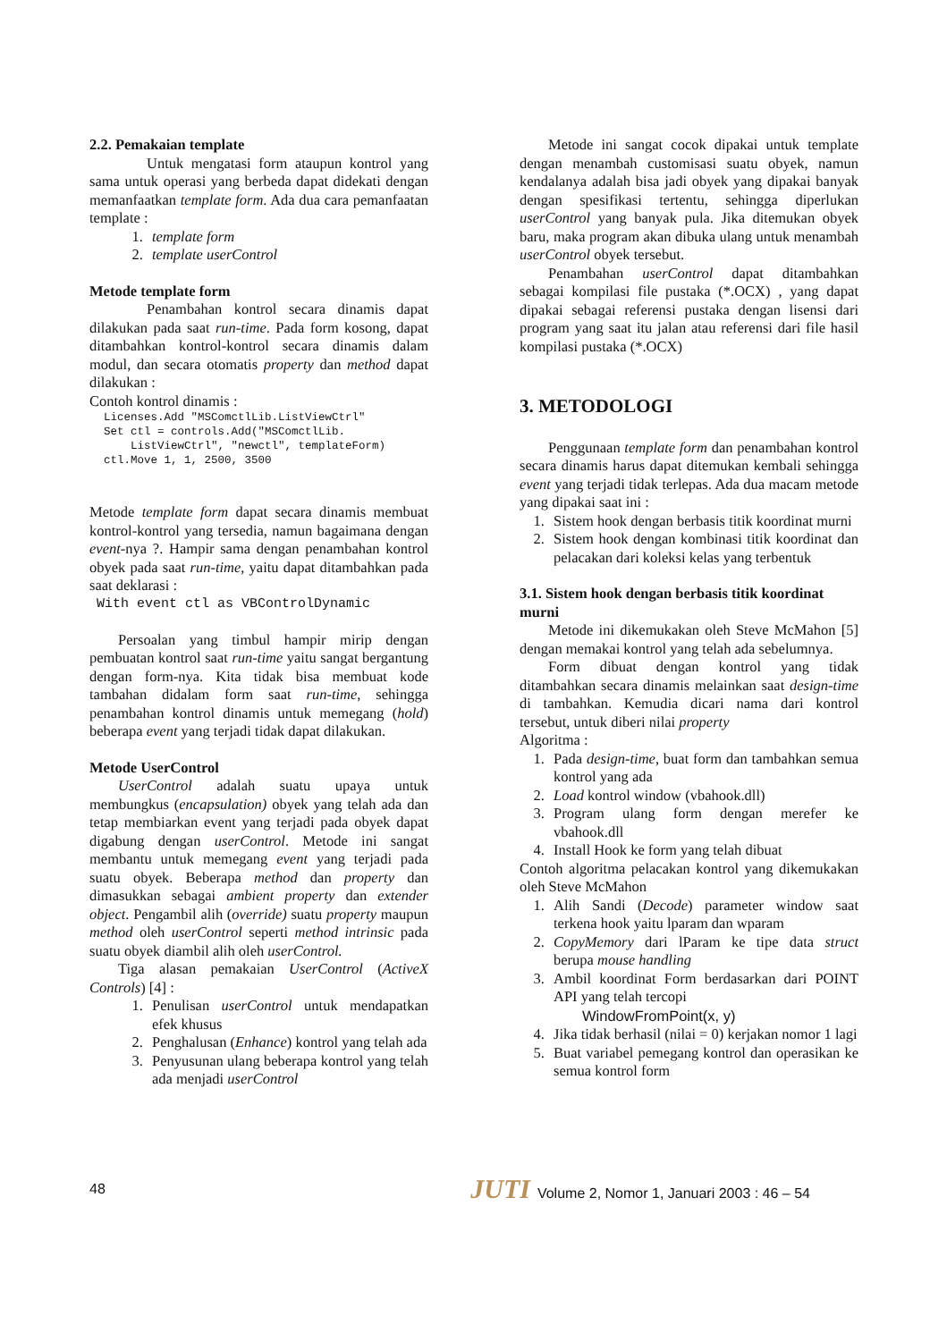2.2. Pemakaian template
Untuk mengatasi form ataupun kontrol yang sama untuk operasi yang berbeda dapat didekati dengan memanfaatkan template form. Ada dua cara pemanfaatan template :
1. template form
2. template userControl
Metode template form
Penambahan kontrol secara dinamis dapat dilakukan pada saat run-time. Pada form kosong, dapat ditambahkan kontrol-kontrol secara dinamis dalam modul, dan secara otomatis property dan method dapat dilakukan :
Contoh kontrol dinamis :
Licenses.Add "MSComctlLib.ListViewCtrl"
Set ctl = controls.Add("MSComctlLib.
    ListViewCtrl", "newctl", templateForm)
ctl.Move 1, 1, 2500, 3500
Metode template form dapat secara dinamis membuat kontrol-kontrol yang tersedia, namun bagaimana dengan event-nya ?. Hampir sama dengan penambahan kontrol obyek pada saat run-time, yaitu dapat ditambahkan pada saat deklarasi :
With event ctl as VBControlDynamic
Persoalan yang timbul hampir mirip dengan pembuatan kontrol saat run-time yaitu sangat bergantung dengan form-nya. Kita tidak bisa membuat kode tambahan didalam form saat run-time, sehingga penambahan kontrol dinamis untuk memegang (hold) beberapa event yang terjadi tidak dapat dilakukan.
Metode UserControl
UserControl adalah suatu upaya untuk membungkus (encapsulation) obyek yang telah ada dan tetap membiarkan event yang terjadi pada obyek dapat digabung dengan userControl. Metode ini sangat membantu untuk memegang event yang terjadi pada suatu obyek. Beberapa method dan property dan dimasukkan sebagai ambient property dan extender object. Pengambil alih (override) suatu property maupun method oleh userControl seperti method intrinsic pada suatu obyek diambil alih oleh userControl.
Tiga alasan pemakaian UserControl (ActiveX Controls) [4] :
1. Penulisan userControl untuk mendapatkan efek khusus
2. Penghalusan (Enhance) kontrol yang telah ada
3. Penyusunan ulang beberapa kontrol yang telah ada menjadi userControl
Metode ini sangat cocok dipakai untuk template dengan menambah customisasi suatu obyek, namun kendalanya adalah bisa jadi obyek yang dipakai banyak dengan spesifikasi tertentu, sehingga diperlukan userControl yang banyak pula. Jika ditemukan obyek baru, maka program akan dibuka ulang untuk menambah userControl obyek tersebut.
Penambahan userControl dapat ditambahkan sebagai kompilasi file pustaka (*.OCX) , yang dapat dipakai sebagai referensi pustaka dengan lisensi dari program yang saat itu jalan atau referensi dari file hasil kompilasi pustaka (*.OCX)
3. METODOLOGI
Penggunaan template form dan penambahan kontrol secara dinamis harus dapat ditemukan kembali sehingga event yang terjadi tidak terlepas. Ada dua macam metode yang dipakai saat ini :
1. Sistem hook dengan berbasis titik koordinat murni
2. Sistem hook dengan kombinasi titik koordinat dan pelacakan dari koleksi kelas yang terbentuk
3.1. Sistem hook dengan berbasis titik koordinat murni
Metode ini dikemukakan oleh Steve McMahon [5] dengan memakai kontrol yang telah ada sebelumnya.
Form dibuat dengan kontrol yang tidak ditambahkan secara dinamis melainkan saat design-time di tambahkan. Kemudia dicari nama dari kontrol tersebut, untuk diberi nilai property
Algoritma :
1. Pada design-time, buat form dan tambahkan semua kontrol yang ada
2. Load kontrol window (vbahook.dll)
3. Program ulang form dengan merefer ke vbahook.dll
4. Install Hook ke form yang telah dibuat
Contoh algoritma pelacakan kontrol yang dikemukakan oleh Steve McMahon
1. Alih Sandi (Decode) parameter window saat terkena hook yaitu lparam dan wparam
2. CopyMemory dari lParam ke tipe data struct berupa mouse handling
3. Ambil koordinat Form berdasarkan dari POINT API yang telah tercopi
WindowFromPoint(x, y)
4. Jika tidak berhasil (nilai = 0) kerjakan nomor 1 lagi
5. Buat variabel pemegang kontrol dan operasikan ke semua kontrol form
48 JUTI Volume 2, Nomor 1, Januari 2003 : 46 – 54